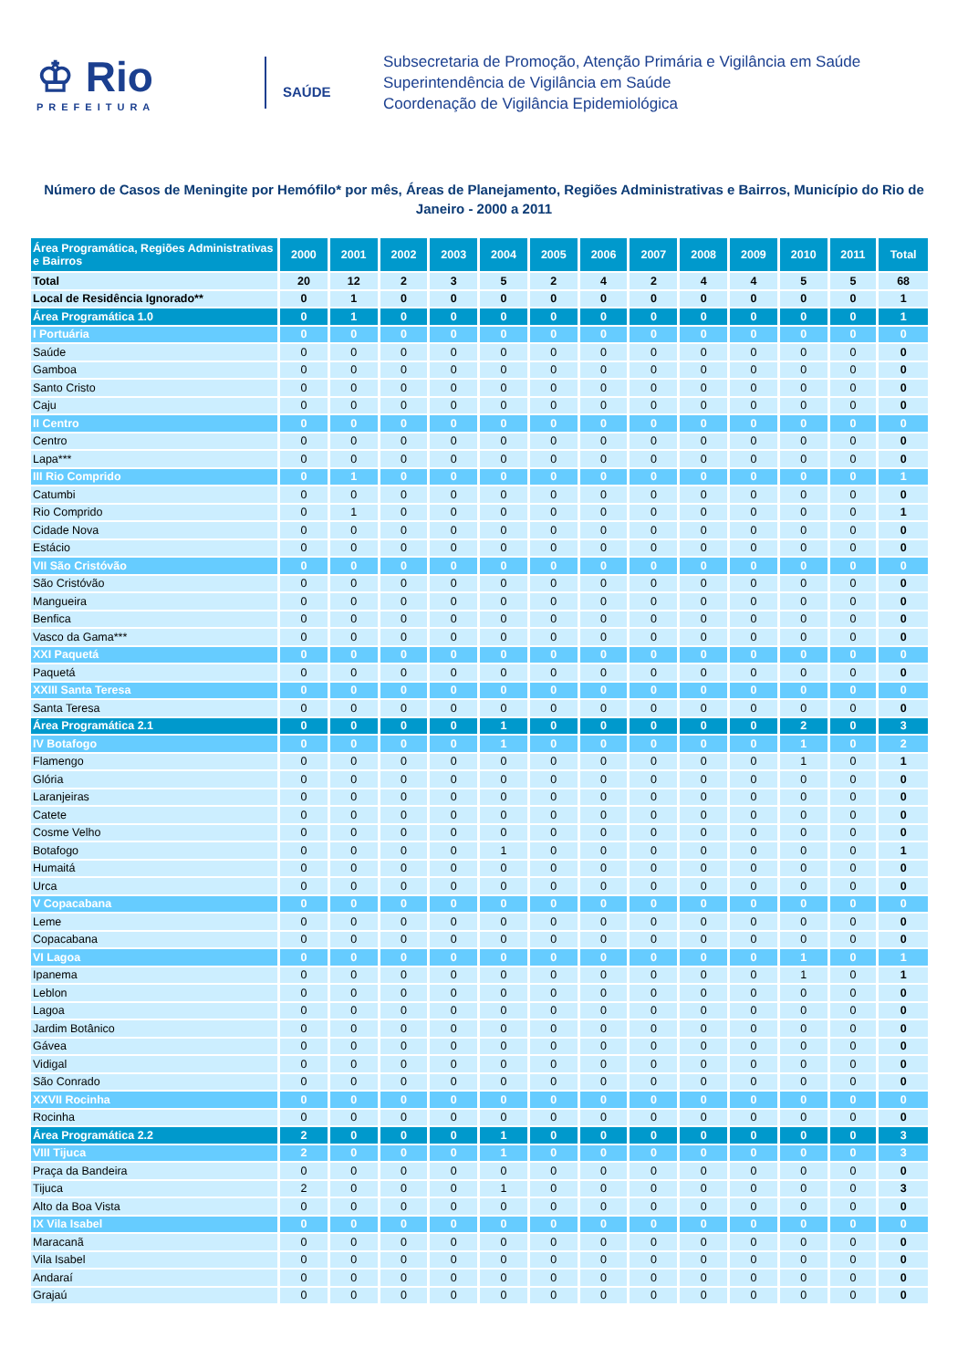♔ Rio
PREFEITURA
SAÚDE
Subsecretaria de Promoção, Atenção Primária e Vigilância em Saúde
Superintendência de Vigilância em Saúde
Coordenação de Vigilância Epidemiológica
Número de Casos de Meningite por Hemófilo* por mês, Áreas de Planejamento, Regiões Administrativas e Bairros, Município do Rio de Janeiro - 2000 a 2011
| Área Programática, Regiões Administrativas e Bairros | 2000 | 2001 | 2002 | 2003 | 2004 | 2005 | 2006 | 2007 | 2008 | 2009 | 2010 | 2011 | Total |
| --- | --- | --- | --- | --- | --- | --- | --- | --- | --- | --- | --- | --- | --- |
| Total | 20 | 12 | 2 | 3 | 5 | 2 | 4 | 2 | 4 | 4 | 5 | 5 | 68 |
| Local de Residência Ignorado** | 0 | 1 | 0 | 0 | 0 | 0 | 0 | 0 | 0 | 0 | 0 | 0 | 1 |
| Área Programática 1.0 | 0 | 1 | 0 | 0 | 0 | 0 | 0 | 0 | 0 | 0 | 0 | 0 | 1 |
| I Portuária | 0 | 0 | 0 | 0 | 0 | 0 | 0 | 0 | 0 | 0 | 0 | 0 | 0 |
| Saúde | 0 | 0 | 0 | 0 | 0 | 0 | 0 | 0 | 0 | 0 | 0 | 0 | 0 |
| Gamboa | 0 | 0 | 0 | 0 | 0 | 0 | 0 | 0 | 0 | 0 | 0 | 0 | 0 |
| Santo Cristo | 0 | 0 | 0 | 0 | 0 | 0 | 0 | 0 | 0 | 0 | 0 | 0 | 0 |
| Caju | 0 | 0 | 0 | 0 | 0 | 0 | 0 | 0 | 0 | 0 | 0 | 0 | 0 |
| II Centro | 0 | 0 | 0 | 0 | 0 | 0 | 0 | 0 | 0 | 0 | 0 | 0 | 0 |
| Centro | 0 | 0 | 0 | 0 | 0 | 0 | 0 | 0 | 0 | 0 | 0 | 0 | 0 |
| Lapa*** | 0 | 0 | 0 | 0 | 0 | 0 | 0 | 0 | 0 | 0 | 0 | 0 | 0 |
| III Rio Comprido | 0 | 1 | 0 | 0 | 0 | 0 | 0 | 0 | 0 | 0 | 0 | 0 | 1 |
| Catumbi | 0 | 0 | 0 | 0 | 0 | 0 | 0 | 0 | 0 | 0 | 0 | 0 | 0 |
| Rio Comprido | 0 | 1 | 0 | 0 | 0 | 0 | 0 | 0 | 0 | 0 | 0 | 0 | 1 |
| Cidade Nova | 0 | 0 | 0 | 0 | 0 | 0 | 0 | 0 | 0 | 0 | 0 | 0 | 0 |
| Estácio | 0 | 0 | 0 | 0 | 0 | 0 | 0 | 0 | 0 | 0 | 0 | 0 | 0 |
| VII São Cristóvão | 0 | 0 | 0 | 0 | 0 | 0 | 0 | 0 | 0 | 0 | 0 | 0 | 0 |
| São Cristóvão | 0 | 0 | 0 | 0 | 0 | 0 | 0 | 0 | 0 | 0 | 0 | 0 | 0 |
| Mangueira | 0 | 0 | 0 | 0 | 0 | 0 | 0 | 0 | 0 | 0 | 0 | 0 | 0 |
| Benfica | 0 | 0 | 0 | 0 | 0 | 0 | 0 | 0 | 0 | 0 | 0 | 0 | 0 |
| Vasco da Gama*** | 0 | 0 | 0 | 0 | 0 | 0 | 0 | 0 | 0 | 0 | 0 | 0 | 0 |
| XXI Paquetá | 0 | 0 | 0 | 0 | 0 | 0 | 0 | 0 | 0 | 0 | 0 | 0 | 0 |
| Paquetá | 0 | 0 | 0 | 0 | 0 | 0 | 0 | 0 | 0 | 0 | 0 | 0 | 0 |
| XXIII Santa Teresa | 0 | 0 | 0 | 0 | 0 | 0 | 0 | 0 | 0 | 0 | 0 | 0 | 0 |
| Santa Teresa | 0 | 0 | 0 | 0 | 0 | 0 | 0 | 0 | 0 | 0 | 0 | 0 | 0 |
| Área Programática 2.1 | 0 | 0 | 0 | 0 | 1 | 0 | 0 | 0 | 0 | 0 | 2 | 0 | 3 |
| IV Botafogo | 0 | 0 | 0 | 0 | 1 | 0 | 0 | 0 | 0 | 0 | 1 | 0 | 2 |
| Flamengo | 0 | 0 | 0 | 0 | 0 | 0 | 0 | 0 | 0 | 0 | 1 | 0 | 1 |
| Glória | 0 | 0 | 0 | 0 | 0 | 0 | 0 | 0 | 0 | 0 | 0 | 0 | 0 |
| Laranjeiras | 0 | 0 | 0 | 0 | 0 | 0 | 0 | 0 | 0 | 0 | 0 | 0 | 0 |
| Catete | 0 | 0 | 0 | 0 | 0 | 0 | 0 | 0 | 0 | 0 | 0 | 0 | 0 |
| Cosme Velho | 0 | 0 | 0 | 0 | 0 | 0 | 0 | 0 | 0 | 0 | 0 | 0 | 0 |
| Botafogo | 0 | 0 | 0 | 0 | 1 | 0 | 0 | 0 | 0 | 0 | 0 | 0 | 1 |
| Humaitá | 0 | 0 | 0 | 0 | 0 | 0 | 0 | 0 | 0 | 0 | 0 | 0 | 0 |
| Urca | 0 | 0 | 0 | 0 | 0 | 0 | 0 | 0 | 0 | 0 | 0 | 0 | 0 |
| V Copacabana | 0 | 0 | 0 | 0 | 0 | 0 | 0 | 0 | 0 | 0 | 0 | 0 | 0 |
| Leme | 0 | 0 | 0 | 0 | 0 | 0 | 0 | 0 | 0 | 0 | 0 | 0 | 0 |
| Copacabana | 0 | 0 | 0 | 0 | 0 | 0 | 0 | 0 | 0 | 0 | 0 | 0 | 0 |
| VI Lagoa | 0 | 0 | 0 | 0 | 0 | 0 | 0 | 0 | 0 | 0 | 1 | 0 | 1 |
| Ipanema | 0 | 0 | 0 | 0 | 0 | 0 | 0 | 0 | 0 | 0 | 1 | 0 | 1 |
| Leblon | 0 | 0 | 0 | 0 | 0 | 0 | 0 | 0 | 0 | 0 | 0 | 0 | 0 |
| Lagoa | 0 | 0 | 0 | 0 | 0 | 0 | 0 | 0 | 0 | 0 | 0 | 0 | 0 |
| Jardim Botânico | 0 | 0 | 0 | 0 | 0 | 0 | 0 | 0 | 0 | 0 | 0 | 0 | 0 |
| Gávea | 0 | 0 | 0 | 0 | 0 | 0 | 0 | 0 | 0 | 0 | 0 | 0 | 0 |
| Vidigal | 0 | 0 | 0 | 0 | 0 | 0 | 0 | 0 | 0 | 0 | 0 | 0 | 0 |
| São Conrado | 0 | 0 | 0 | 0 | 0 | 0 | 0 | 0 | 0 | 0 | 0 | 0 | 0 |
| XXVII Rocinha | 0 | 0 | 0 | 0 | 0 | 0 | 0 | 0 | 0 | 0 | 0 | 0 | 0 |
| Rocinha | 0 | 0 | 0 | 0 | 0 | 0 | 0 | 0 | 0 | 0 | 0 | 0 | 0 |
| Área Programática 2.2 | 2 | 0 | 0 | 0 | 1 | 0 | 0 | 0 | 0 | 0 | 0 | 0 | 3 |
| VIII Tijuca | 2 | 0 | 0 | 0 | 1 | 0 | 0 | 0 | 0 | 0 | 0 | 0 | 3 |
| Praça da Bandeira | 0 | 0 | 0 | 0 | 0 | 0 | 0 | 0 | 0 | 0 | 0 | 0 | 0 |
| Tijuca | 2 | 0 | 0 | 0 | 1 | 0 | 0 | 0 | 0 | 0 | 0 | 0 | 3 |
| Alto da Boa Vista | 0 | 0 | 0 | 0 | 0 | 0 | 0 | 0 | 0 | 0 | 0 | 0 | 0 |
| IX Vila Isabel | 0 | 0 | 0 | 0 | 0 | 0 | 0 | 0 | 0 | 0 | 0 | 0 | 0 |
| Maracanã | 0 | 0 | 0 | 0 | 0 | 0 | 0 | 0 | 0 | 0 | 0 | 0 | 0 |
| Vila Isabel | 0 | 0 | 0 | 0 | 0 | 0 | 0 | 0 | 0 | 0 | 0 | 0 | 0 |
| Andaraí | 0 | 0 | 0 | 0 | 0 | 0 | 0 | 0 | 0 | 0 | 0 | 0 | 0 |
| Grajaú | 0 | 0 | 0 | 0 | 0 | 0 | 0 | 0 | 0 | 0 | 0 | 0 | 0 |